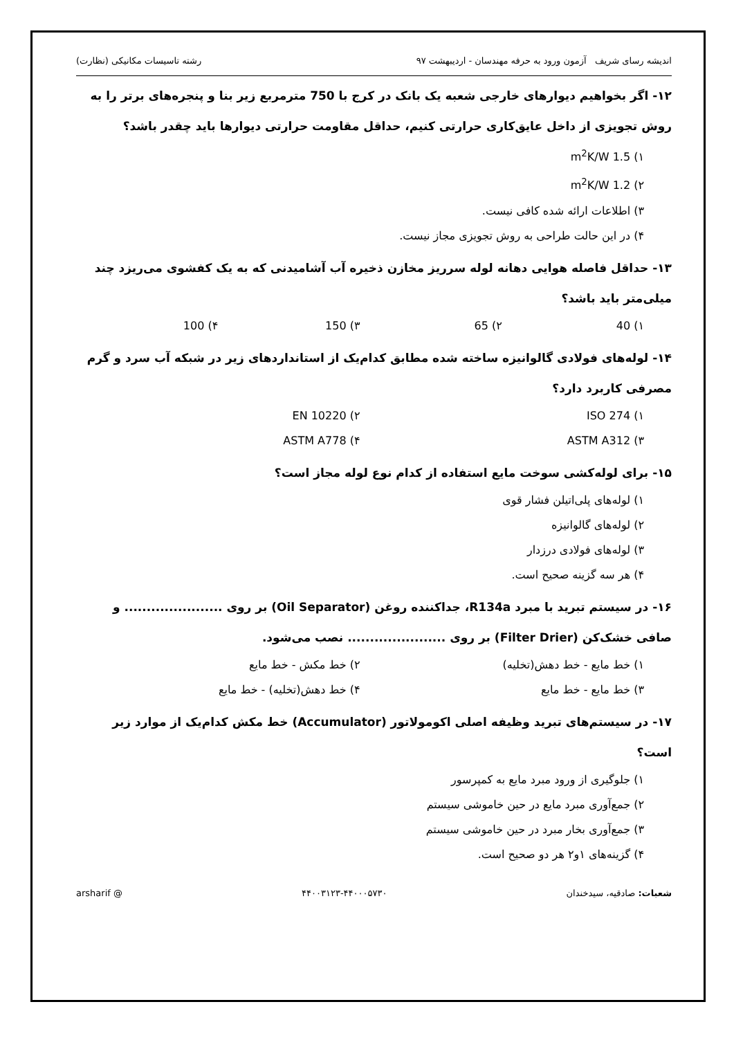اندیشه رسای شریف آزمون ورود به حرفه مهندسان - اردیبهشت ۹۷ رشته تاسیسات مکانیکی (نظارت)
۱۲- اگر بخواهیم دیوارهای خارجی شعبه یک بانک در کرج با 750 مترمربع زیر بنا و پنجره‌های برتر را به روش تجویزی از داخل عایق‌کاری حرارتی کنیم، حداقل مقاومت حرارتی دیوارها باید چقدر باشد؟
۱) 1.5 m<sup>2</sup>K/W
۲) 1.2 m<sup>2</sup>K/W
۳) اطلاعات ارائه شده کافی نیست.
۴) در این حالت طراحی به روش تجویزی مجاز نیست.
۱۳- حداقل فاصله هوایی دهانه لوله سرریز مخازن ذخیره آب آشامیدنی که به یک کفشوی می‌ریزد چند میلی‌متر باید باشد؟
۱) 40 ۲) 65 ۳) 150 ۴) 100
۱۴- لوله‌های فولادی گالوانیزه ساخته شده مطابق کدام‌یک از استانداردهای زیر در شبکه آب سرد و گرم مصرفی کاربرد دارد؟
۱) ISO 274 ۲) EN 10220
۳) ASTM A312 ۴) ASTM A778
۱۵- برای لوله‌کشی سوخت مایع استفاده از کدام نوع لوله مجاز است؟
۱) لوله‌های پلی‌اتیلن فشار قوی
۲) لوله‌های گالوانیزه
۳) لوله‌های فولادی درزدار
۴) هر سه گزینه صحیح است.
۱۶- در سیستم تبرید با مبرد R134a، جداکننده روغن (Oil Separator) بر روی ...................... و صافی خشک‌کن (Filter Drier) بر روی ...................... نصب می‌شود.
۱) خط مایع - خط دهش(تخلیه) ۲) خط مکش - خط مایع
۳) خط مایع - خط مایع ۴) خط دهش(تخلیه) - خط مایع
۱۷- در سیستم‌های تبرید وظیفه اصلی اکومولاتور (Accumulator) خط مکش کدام‌یک از موارد زیر است؟
۱) جلوگیری از ورود مبرد مایع به کمپرسور
۲) جمع‌آوری مبرد مایع در حین خاموشی سیستم
۳) جمع‌آوری بخار مبرد در حین خاموشی سیستم
۴) گزینه‌های ۱و۲ هر دو صحیح است.
شعبات: صادقیه، سیدخندان ۴۴۰۰۳۱۲۳-۴۴۰۰۰۵۷۳۰ @ arsharif